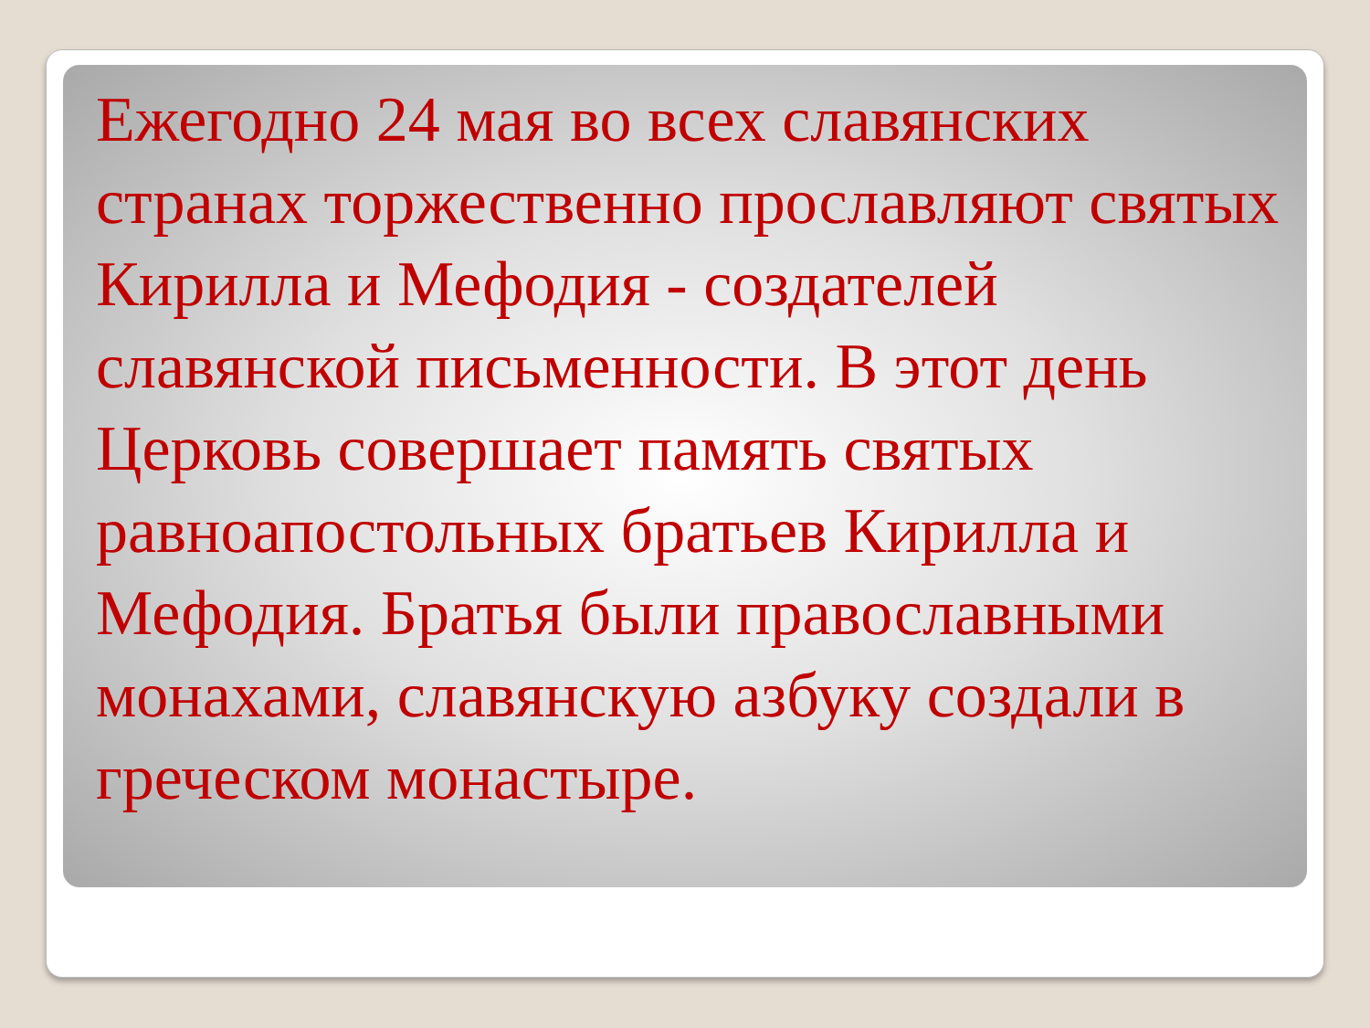Ежегодно 24 мая во всех славянских странах торжественно прославляют святых Кирилла и Мефодия - создателей славянской письменности. В этот день Церковь совершает память святых равноапостольных братьев Кирилла и Мефодия. Братья были православными монахами, славянскую азбуку создали в греческом монастыре.